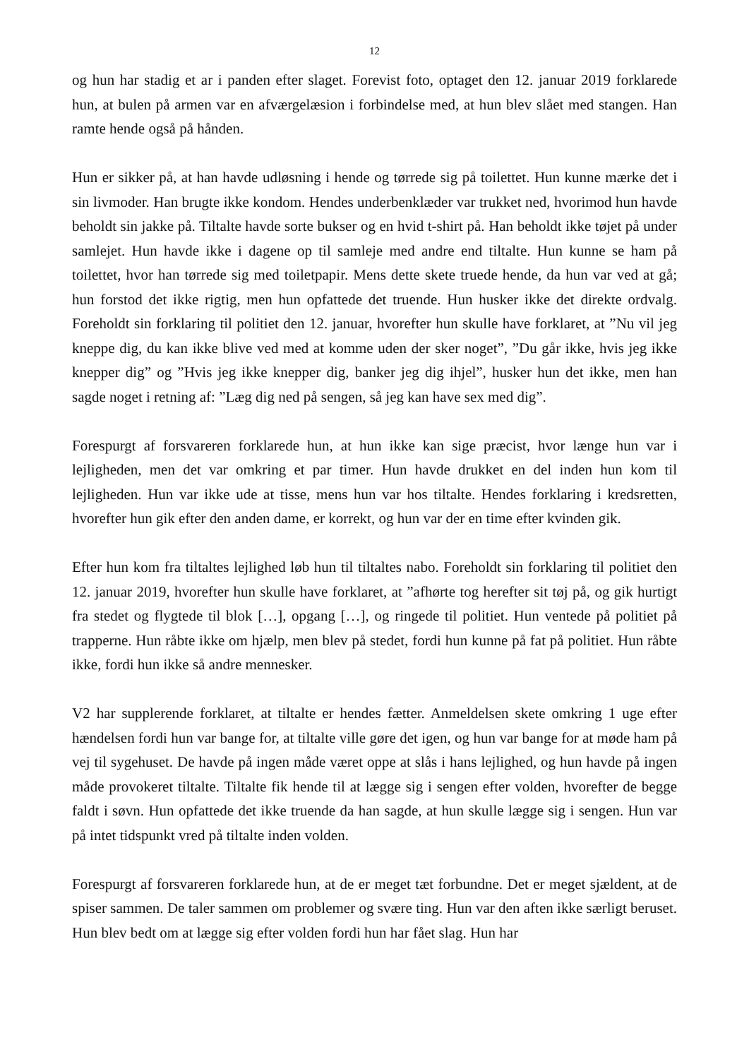12
og hun har stadig et ar i panden efter slaget. Forevist foto, optaget den 12. januar 2019 forklarede hun, at bulen på armen var en afværgelæsion i forbindelse med, at hun blev slået med stangen. Han ramte hende også på hånden.
Hun er sikker på, at han havde udløsning i hende og tørrede sig på toilettet. Hun kunne mærke det i sin livmoder. Han brugte ikke kondom. Hendes underbenklæder var trukket ned, hvorimod hun havde beholdt sin jakke på. Tiltalte havde sorte bukser og en hvid t-shirt på. Han beholdt ikke tøjet på under samlejet. Hun havde ikke i dagene op til samleje med andre end tiltalte. Hun kunne se ham på toilettet, hvor han tørrede sig med toiletpapir. Mens dette skete truede hende, da hun var ved at gå; hun forstod det ikke rigtig, men hun opfattede det truende. Hun husker ikke det direkte ordvalg. Foreholdt sin forklaring til politiet den 12. januar, hvorefter hun skulle have forklaret, at ”Nu vil jeg kneppe dig, du kan ikke blive ved med at komme uden der sker noget”, ”Du går ikke, hvis jeg ikke knepper dig” og ”Hvis jeg ikke knepper dig, banker jeg dig ihjel”, husker hun det ikke, men han sagde noget i retning af: ”Læg dig ned på sengen, så jeg kan have sex med dig”.
Forespurgt af forsvareren forklarede hun, at hun ikke kan sige præcist, hvor længe hun var i lejligheden, men det var omkring et par timer. Hun havde drukket en del inden hun kom til lejligheden. Hun var ikke ude at tisse, mens hun var hos tiltalte. Hendes forklaring i kredsretten, hvorefter hun gik efter den anden dame, er korrekt, og hun var der en time efter kvinden gik.
Efter hun kom fra tiltaltes lejlighed løb hun til tiltaltes nabo. Foreholdt sin forklaring til politiet den 12. januar 2019, hvorefter hun skulle have forklaret, at ”afhørte tog herefter sit tøj på, og gik hurtigt fra stedet og flygtede til blok […], opgang […], og ringede til politiet. Hun ventede på politiet på trapperne. Hun råbte ikke om hjælp, men blev på stedet, fordi hun kunne på fat på politiet. Hun råbte ikke, fordi hun ikke så andre mennesker.
V2 har supplerende forklaret, at tiltalte er hendes fætter. Anmeldelsen skete omkring 1 uge efter hændelsen fordi hun var bange for, at tiltalte ville gøre det igen, og hun var bange for at møde ham på vej til sygehuset. De havde på ingen måde været oppe at slås i hans lejlighed, og hun havde på ingen måde provokeret tiltalte. Tiltalte fik hende til at lægge sig i sengen efter volden, hvorefter de begge faldt i søvn. Hun opfattede det ikke truende da han sagde, at hun skulle lægge sig i sengen. Hun var på intet tidspunkt vred på tiltalte inden volden.
Forespurgt af forsvareren forklarede hun, at de er meget tæt forbundne. Det er meget sjældent, at de spiser sammen. De taler sammen om problemer og svære ting. Hun var den aften ikke særligt beruset. Hun blev bedt om at lægge sig efter volden fordi hun har fået slag. Hun har